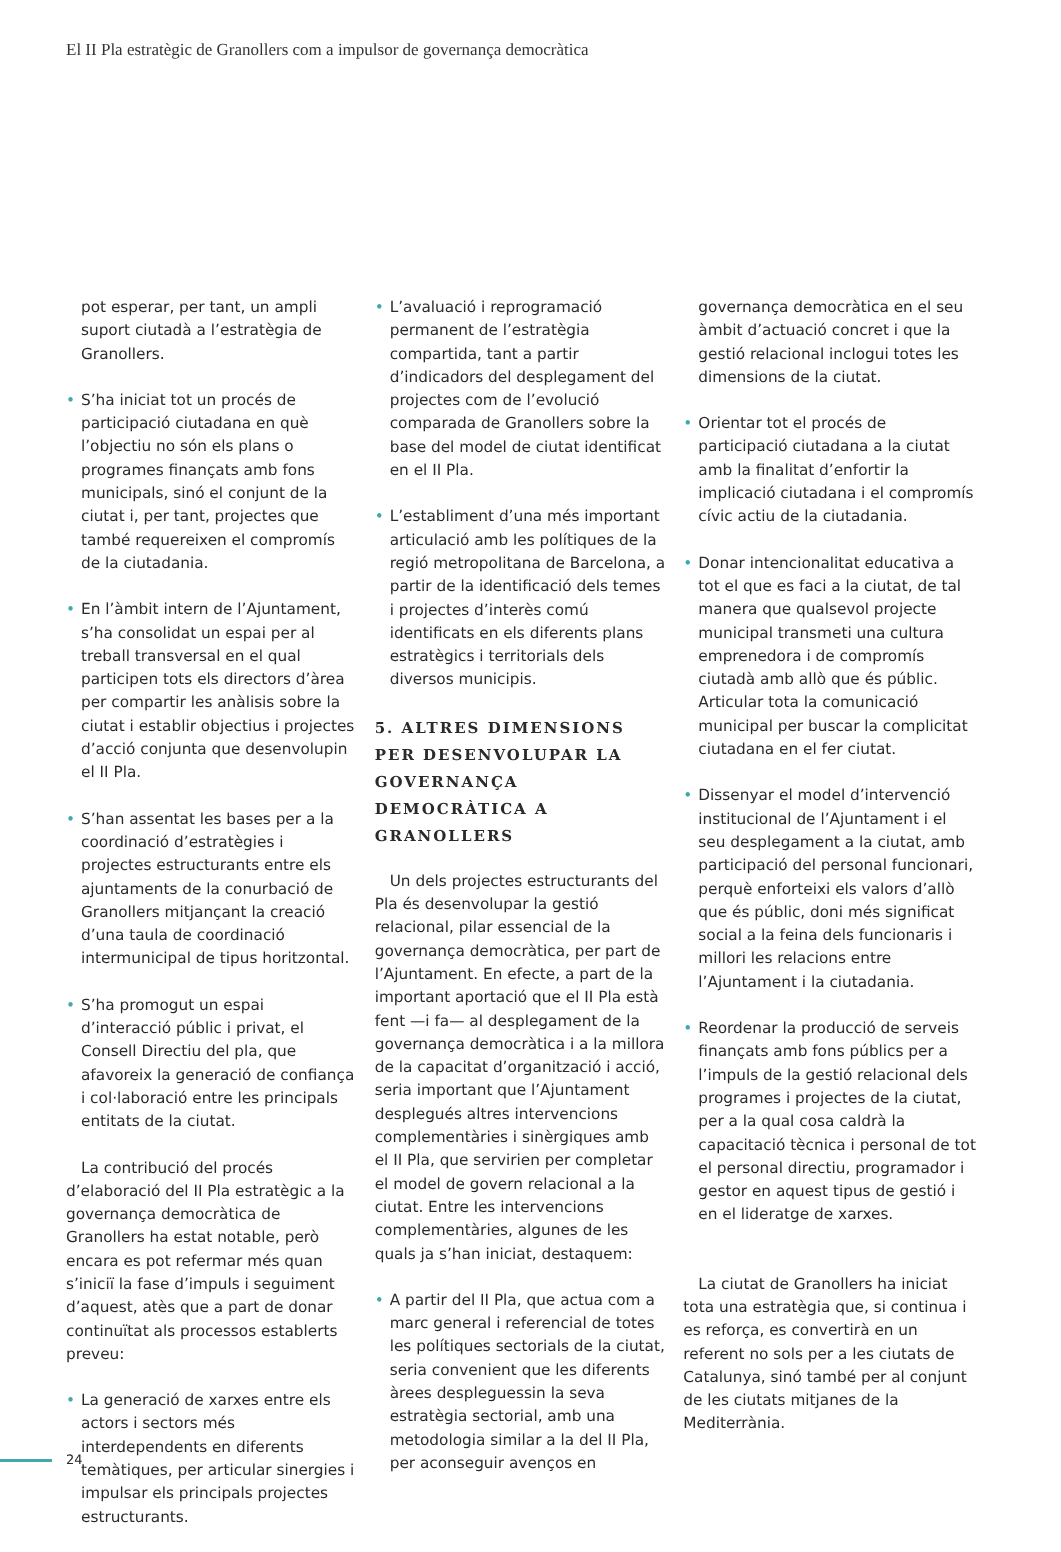El II Pla estratègic de Granollers com a impulsor de governança democràtica
pot esperar, per tant, un ampli suport ciutadà a l’estratègia de Granollers.
• S’ha iniciat tot un procés de participació ciutadana en què l’objectiu no són els plans o programes finançats amb fons municipals, sinó el conjunt de la ciutat i, per tant, projectes que també requereixen el compromís de la ciutadania.
• En l’àmbit intern de l’Ajuntament, s’ha consolidat un espai per al treball transversal en el qual participen tots els directors d’àrea per compartir les anàlisis sobre la ciutat i establir objectius i projectes d’acció conjunta que desenvolupin el II Pla.
• S’han assentat les bases per a la coordinació d’estratègies i projectes estructurants entre els ajuntaments de la conurbació de Granollers mitjançant la creació d’una taula de coordinació intermunicipal de tipus horitzontal.
• S’ha promogut un espai d’interacció públic i privat, el Consell Directiu del pla, que afavoreix la generació de confiança i col·laboració entre les principals entitats de la ciutat.
La contribució del procés d’elaboració del II Pla estratègic a la governança democràtica de Granollers ha estat notable, però encara es pot refermar més quan s’iniciï la fase d’impuls i seguiment d’aquest, atès que a part de donar continuïtat als processos establerts preveu:
• La generació de xarxes entre els actors i sectors més interdependents en diferents temàtiques, per articular sinergies i impulsar els principals projectes estructurants.
• L’avaluació i reprogramació permanent de l’estratègia compartida, tant a partir d’indicadors del desplegament del projectes com de l’evolució comparada de Granollers sobre la base del model de ciutat identificat en el II Pla.
• L’establiment d’una més important articulació amb les polítiques de la regió metropolitana de Barcelona, a partir de la identificació dels temes i projectes d’interès comú identificats en els diferents plans estratègics i territorials dels diversos municipis.
5. ALTRES DIMENSIONS PER DESENVOLUPAR LA GOVERNANÇA DEMOCRÀTICA A GRANOLLERS
Un dels projectes estructurants del Pla és desenvolupar la gestió relacional, pilar essencial de la governança democràtica, per part de l’Ajuntament. En efecte, a part de la important aportació que el II Pla està fent —i fa— al desplegament de la governança democràtica i a la millora de la capacitat d’organització i acció, seria important que l’Ajuntament desplegués altres intervencions complementàries i sinèrgiques amb el II Pla, que servirien per completar el model de govern relacional a la ciutat. Entre les intervencions complementàries, algunes de les quals ja s’han iniciat, destaquem:
• A partir del II Pla, que actua com a marc general i referencial de totes les polítiques sectorials de la ciutat, seria convenient que les diferents àrees despleguessin la seva estratègia sectorial, amb una metodologia similar a la del II Pla, per aconseguir avenços en
governança democràtica en el seu àmbit d’actuació concret i que la gestió relacional inclogui totes les dimensions de la ciutat.
• Orientar tot el procés de participació ciutadana a la ciutat amb la finalitat d’enfortir la implicació ciutadana i el compromís cívic actiu de la ciutadania.
• Donar intencionalitat educativa a tot el que es faci a la ciutat, de tal manera que qualsevol projecte municipal transmeti una cultura emprenedora i de compromís ciutadà amb allò que és públic. Articular tota la comunicació municipal per buscar la complicitat ciutadana en el fer ciutat.
• Dissenyar el model d’intervenció institucional de l’Ajuntament i el seu desplegament a la ciutat, amb participació del personal funcionari, perquè enforteixi els valors d’allò que és públic, doni més significat social a la feina dels funcionaris i millori les relacions entre l’Ajuntament i la ciutadania.
• Reordenar la producció de serveis finançats amb fons públics per a l’impuls de la gestió relacional dels programes i projectes de la ciutat, per a la qual cosa caldrà la capacitació tècnica i personal de tot el personal directiu, programador i gestor en aquest tipus de gestió i en el lideratge de xarxes.
La ciutat de Granollers ha iniciat tota una estratègia que, si continua i es reforça, es convertirà en un referent no sols per a les ciutats de Catalunya, sinó també per al conjunt de les ciutats mitjanes de la Mediterrània.
24